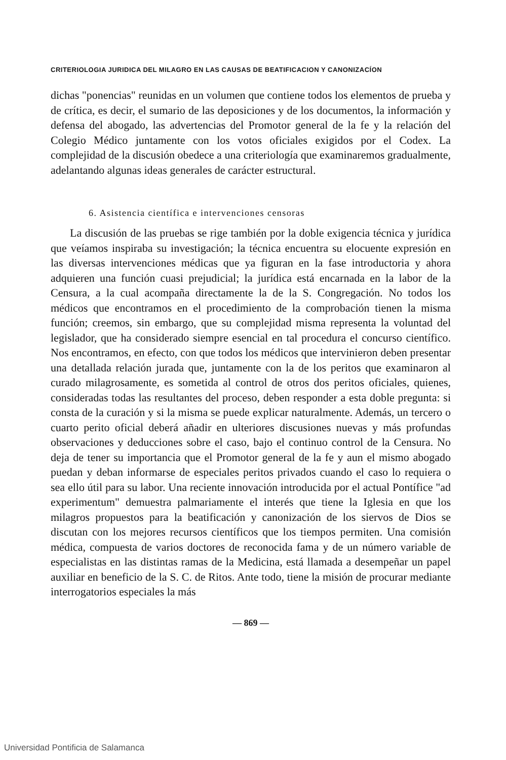CRITERIOLOGIA JURIDICA DEL MILAGRO EN LAS CAUSAS DE BEATIFICACION Y CANONIZACÍON
dichas "ponencias" reunidas en un volumen que contiene todos los elementos de prueba y de crítica, es decir, el sumario de las deposiciones y de los documentos, la información y defensa del abogado, las advertencias del Promotor general de la fe y la relación del Colegio Médico juntamente con los votos oficiales exigidos por el Codex. La complejidad de la discusión obedece a una criteriología que examinaremos gradualmente, adelantando algunas ideas generales de carácter estructural.
6. Asistencia científica e intervenciones censoras
La discusión de las pruebas se rige también por la doble exigencia técnica y jurídica que veíamos inspiraba su investigación; la técnica encuentra su elocuente expresión en las diversas intervenciones médicas que ya figuran en la fase introductoria y ahora adquieren una función cuasi prejudicial; la jurídica está encarnada en la labor de la Censura, a la cual acompaña directamente la de la S. Congregación. No todos los médicos que encontramos en el procedimiento de la comprobación tienen la misma función; creemos, sin embargo, que su complejidad misma representa la voluntad del legislador, que ha considerado siempre esencial en tal procedura el concurso científico. Nos encontramos, en efecto, con que todos los médicos que intervinieron deben presentar una detallada relación jurada que, juntamente con la de los peritos que examinaron al curado milagrosamente, es sometida al control de otros dos peritos oficiales, quienes, consideradas todas las resultantes del proceso, deben responder a esta doble pregunta: si consta de la curación y si la misma se puede explicar naturalmente. Además, un tercero o cuarto perito oficial deberá añadir en ulteriores discusiones nuevas y más profundas observaciones y deducciones sobre el caso, bajo el continuo control de la Censura. No deja de tener su importancia que el Promotor general de la fe y aun el mismo abogado puedan y deban informarse de especiales peritos privados cuando el caso lo requiera o sea ello útil para su labor. Una reciente innovación introducida por el actual Pontífice "ad experimentum" demuestra palmariamente el interés que tiene la Iglesia en que los milagros propuestos para la beatificación y canonización de los siervos de Dios se discutan con los mejores recursos científicos que los tiempos permiten. Una comisión médica, compuesta de varios doctores de reconocida fama y de un número variable de especialistas en las distintas ramas de la Medicina, está llamada a desempeñar un papel auxiliar en beneficio de la S. C. de Ritos. Ante todo, tiene la misión de procurar mediante interrogatorios especiales la más
— 869 —
Universidad Pontificia de Salamanca